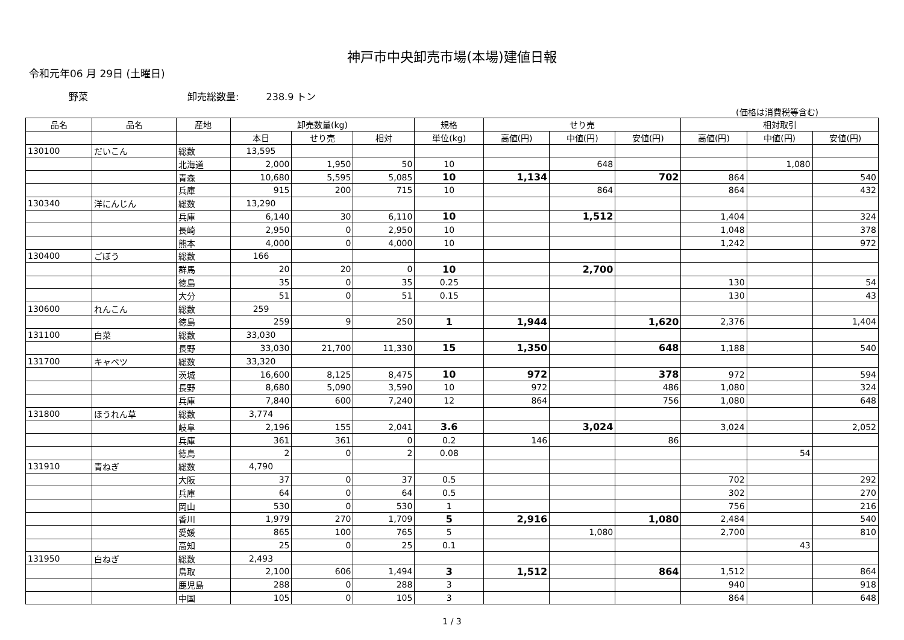神戸市中央卸売市場(本場)建値日報
令和元年06 月 29日 (土曜日)
野菜 卸売総数量: 238.9 トン
(価格は消費税等含む)
| 品名 | 品名 | 産地 | 卸売数量(kg) | | | 規格 | せり売 | | | 相対取引 | | |
| --- | --- | --- | --- | --- | --- | --- | --- | --- | --- | --- | --- | --- |
| | | | 本日 | せり売 | 相対 | 単位(kg) | 高値(円) | 中値(円) | 安値(円) | 高値(円) | 中値(円) | 安値(円) |
| 130100 | だいこん | 総数 | 13,595 | | | | | | | | | |
| | | 北海道 | 2,000 | 1,950 | 50 | 10 | | 648 | | | 1,080 | |
| | | 青森 | 10,680 | 5,595 | 5,085 | 10 | 1,134 | | 702 | 864 | | 540 |
| | | 兵庫 | 915 | 200 | 715 | 10 | | 864 | | 864 | | 432 |
| 130340 | 洋にんじん | 総数 | 13,290 | | | | | | | | | |
| | | 兵庫 | 6,140 | 30 | 6,110 | 10 | | 1,512 | | 1,404 | | 324 |
| | | 長崎 | 2,950 | 0 | 2,950 | 10 | | | | 1,048 | | 378 |
| | | 熊本 | 4,000 | 0 | 4,000 | 10 | | | | 1,242 | | 972 |
| 130400 | ごぼう | 総数 | 166 | | | | | | | | | |
| | | 群馬 | 20 | 20 | 0 | 10 | | 2,700 | | | | |
| | | 徳島 | 35 | 0 | 35 | 0.25 | | | | 130 | | 54 |
| | | 大分 | 51 | 0 | 51 | 0.15 | | | | 130 | | 43 |
| 130600 | れんこん | 総数 | 259 | | | | | | | | | |
| | | 徳島 | 259 | 9 | 250 | 1 | 1,944 | | 1,620 | 2,376 | | 1,404 |
| 131100 | 白菜 | 総数 | 33,030 | | | | | | | | | |
| | | 長野 | 33,030 | 21,700 | 11,330 | 15 | 1,350 | | 648 | 1,188 | | 540 |
| 131700 | キャベツ | 総数 | 33,320 | | | | | | | | | |
| | | 茨城 | 16,600 | 8,125 | 8,475 | 10 | 972 | | 378 | 972 | | 594 |
| | | 長野 | 8,680 | 5,090 | 3,590 | 10 | 972 | | 486 | 1,080 | | 324 |
| | | 兵庫 | 7,840 | 600 | 7,240 | 12 | 864 | | 756 | 1,080 | | 648 |
| 131800 | ほうれん草 | 総数 | 3,774 | | | | | | | | | |
| | | 岐阜 | 2,196 | 155 | 2,041 | 3.6 | | 3,024 | | 3,024 | | 2,052 |
| | | 兵庫 | 361 | 361 | 0 | 0.2 | 146 | | 86 | | | |
| | | 徳島 | 2 | 0 | 2 | 0.08 | | | | | 54 | |
| 131910 | 青ねぎ | 総数 | 4,790 | | | | | | | | | |
| | | 大阪 | 37 | 0 | 37 | 0.5 | | | | 702 | | 292 |
| | | 兵庫 | 64 | 0 | 64 | 0.5 | | | | 302 | | 270 |
| | | 岡山 | 530 | 0 | 530 | 1 | | | | 756 | | 216 |
| | | 香川 | 1,979 | 270 | 1,709 | 5 | 2,916 | | 1,080 | 2,484 | | 540 |
| | | 愛媛 | 865 | 100 | 765 | 5 | | 1,080 | | 2,700 | | 810 |
| | | 高知 | 25 | 0 | 25 | 0.1 | | | | | 43 | |
| 131950 | 白ねぎ | 総数 | 2,493 | | | | | | | | | |
| | | 鳥取 | 2,100 | 606 | 1,494 | 3 | 1,512 | | 864 | 1,512 | | 864 |
| | | 鹿児島 | 288 | 0 | 288 | 3 | | | | 940 | | 918 |
| | | 中国 | 105 | 0 | 105 | 3 | | | | 864 | | 648 |
1 / 3